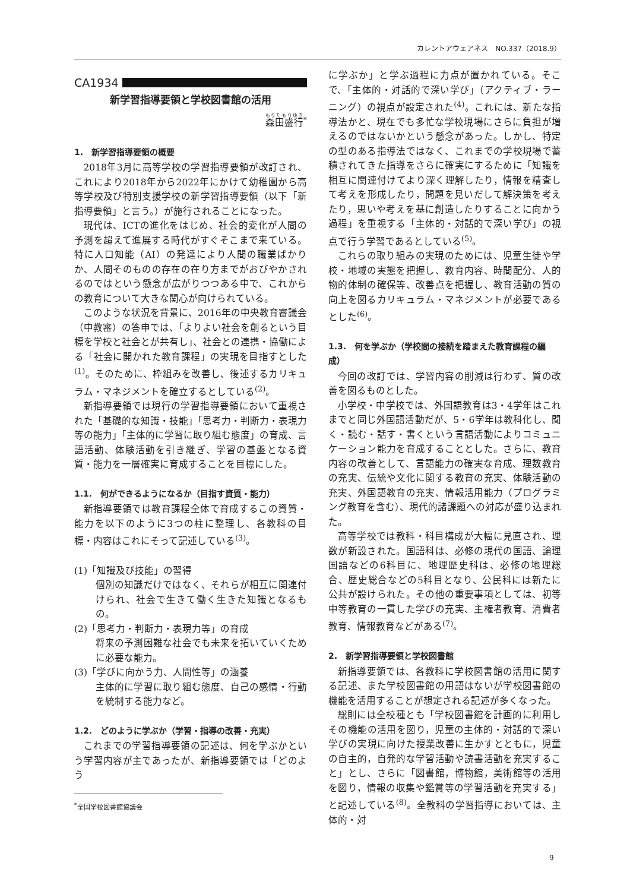カレントアウェアネス　NO.337（2018.9）
CA1934
新学習指導要領と学校図書館の活用
森田盛行<sup>*</sup>
1.　新学習指導要領の概要
2018年3月に高等学校の学習指導要領が改訂され、これにより2018年から2022年にかけて幼稚園から高等学校及び特別支援学校の新学習指導要領（以下「新指導要領」と言う。）が施行されることになった。
現代は、ICTの進化をはじめ、社会的変化が人間の予測を超えて進展する時代がすぐそこまで来ている。特に人口知能（AI）の発達により人間の職業ばかりか、人間そのものの存在の在り方までがおびやかされるのではという懸念が広がりつつある中で、これからの教育について大きな関心が向けられている。
このような状況を背景に、2016年の中央教育審議会（中教審）の答申では、「よりよい社会を創るという目標を学校と社会とが共有し」、社会との連携・協働による「社会に開かれた教育課程」の実現を目指すとした<sup>(1)</sup>。そのために、枠組みを改善し、後述するカリキュラム・マネジメントを確立するとしている<sup>(2)</sup>。
新指導要領では現行の学習指導要領において重視された「基礎的な知識・技能」「思考力・判断力・表現力等の能力」「主体的に学習に取り組む態度」の育成、言語活動、体験活動を引き継ぎ、学習の基盤となる資質・能力を一層確実に育成することを目標にした。
1.1.　何ができるようになるか（目指す資質・能力）
新指導要領では教育課程全体で育成するこの資質・能力を以下のように3つの柱に整理し、各教科の目標・内容はこれにそって記述している<sup>(3)</sup>。
(1)「知識及び技能」の習得
個別の知識だけではなく、それらが相互に関連付けられ、社会で生きて働く生きた知識となるもの。
(2)「思考力・判断力・表現力等」の育成
将来の予測困難な社会でも未来を拓いていくために必要な能力。
(3)「学びに向かう力、人間性等」の涵養
主体的に学習に取り組む態度、自己の感情・行動を統制する能力など。
1.2.　どのように学ぶか（学習・指導の改善・充実）
これまでの学習指導要領の記述は、何を学ぶかという学習内容が主であったが、新指導要領では「どのよう
<sup>*</sup> 全国学校図書館協議会
に学ぶか」と学ぶ過程に力点が置かれている。そこで、「主体的・対話的で深い学び」（アクティブ・ラーニング）の視点が設定された<sup>(4)</sup>。これには、新たな指導法かと、現在でも多忙な学校現場にさらに負担が増えるのではないかという懸念があった。しかし、特定の型のある指導法ではなく、これまでの学校現場で蓄積されてきた指導をさらに確実にするために「知識を相互に関連付けてより深く理解したり，情報を精査して考えを形成したり，問題を見いだして解決策を考えたり，思いや考えを基に創造したりすることに向かう過程」を重視する「主体的・対話的で深い学び」の視点で行う学習であるとしている<sup>(5)</sup>。
これらの取り組みの実現のためには、児童生徒や学校・地域の実態を把握し、教育内容、時間配分、人的物的体制の確保等、改善点を把握し、教育活動の質の向上を図るカリキュラム・マネジメントが必要であるとした<sup>(6)</sup>。
1.3.　何を学ぶか（学校間の接続を踏まえた教育課程の編成）
今回の改訂では、学習内容の削減は行わず、質の改善を図るものとした。
小学校・中学校では、外国語教育は3・4学年はこれまでと同じ外国語活動だが、5・6学年は教科化し、聞く・読む・話す・書くという言語活動によりコミュニケーション能力を育成することとした。さらに、教育内容の改善として、言語能力の確実な育成、理数教育の充実、伝統や文化に関する教育の充実、体験活動の充実、外国語教育の充実、情報活用能力（プログラミング教育を含む）、現代的諸課題への対応が盛り込まれた。
高等学校では教科・科目構成が大幅に見直され、理数が新設された。国語科は、必修の現代の国語、論理国語などの6科目に、地理歴史科は、必修の地理総合、歴史総合などの5科目となり、公民科には新たに公共が設けられた。その他の重要事項としては、初等中等教育の一貫した学びの充実、主権者教育、消費者教育、情報教育などがある<sup>(7)</sup>。
2.　新学習指導要領と学校図書館
新指導要領では、各教科に学校図書館の活用に関する記述、また学校図書館の用語はないが学校図書館の機能を活用することが想定される記述が多くなった。
総則には全校種とも「学校図書館を計画的に利用しその機能の活用を図り，児童の主体的・対話的で深い学びの実現に向けた授業改善に生かすとともに，児童の自主的，自発的な学習活動や読書活動を充実すること」とし、さらに「図書館，博物館，美術館等の活用を図り，情報の収集や鑑賞等の学習活動を充実する」と記述している<sup>(8)</sup>。全教科の学習指導においては、主体的・対
9